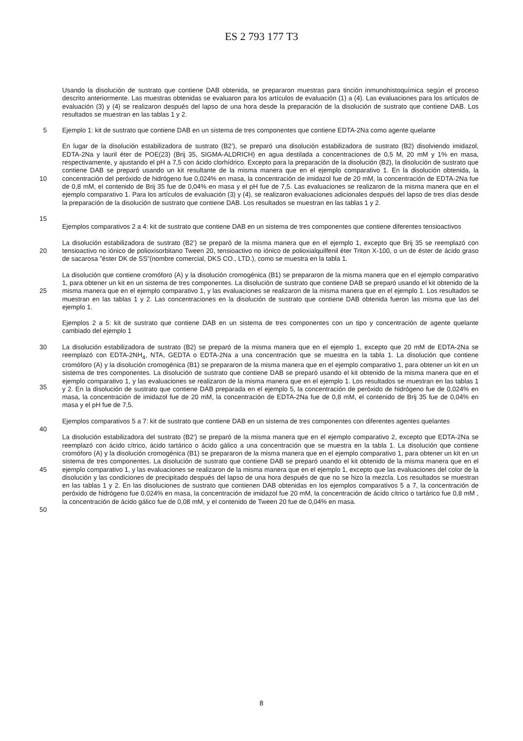ES 2 793 177 T3
Usando la disolución de sustrato que contiene DAB obtenida, se prepararon muestras para tinción inmunohistoquímica según el proceso descrito anteriormente. Las muestras obtenidas se evaluaron para los artículos de evaluación (1) a (4). Las evaluaciones para los artículos de evaluación (3) y (4) se realizaron después del lapso de una hora desde la preparación de la disolución de sustrato que contiene DAB. Los resultados se muestran en las tablas 1 y 2.
5 Ejemplo 1: kit de sustrato que contiene DAB en un sistema de tres componentes que contiene EDTA-2Na como agente quelante
10
15
En lugar de la disolución estabilizadora de sustrato (B2’), se preparó una disolución estabilizadora de sustrato (B2) disolviendo imidazol, EDTA-2Na y lauril éter de POE(23) (Brij 35, SIGMA-ALDRICH) en agua destilada a concentraciones de 0,5 M, 20 mM y 1% en masa, respectivamente, y ajustando el pH a 7,5 con ácido clorhídrico. Excepto para la preparación de la disolución (B2), la disolución de sustrato que contiene DAB se preparó usando un kit resultante de la misma manera que en el ejemplo comparativo 1. En la disolución obtenida, la concentración del peróxido de hidrógeno fue 0,024% en masa, la concentración de imidazol fue de 20 mM, la concentración de EDTA-2Na fue de 0,8 mM, el contenido de Brij 35 fue de 0,04% en masa y el pH fue de 7,5. Las evaluaciones se realizaron de la misma manera que en el ejemplo comparativo 1. Para los artículos de evaluación (3) y (4), se realizaron evaluaciones adicionales después del lapso de tres días desde la preparación de la disolución de sustrato que contiene DAB. Los resultados se muestran en las tablas 1 y 2.
Ejemplos comparativos 2 a 4: kit de sustrato que contiene DAB en un sistema de tres componentes que contiene diferentes tensioactivos
20 La disolución estabilizadora de sustrato (B2’) se preparó de la misma manera que en el ejemplo 1, excepto que Brij 35 se reemplazó con tensioactivo no iónico de polioxisorbitano Tween 20, tensioactivo no iónico de polioxialquilfenil éter Triton X-100, o un de éster de ácido graso de sacarosa "éster DK de SS"(nombre comercial, DKS CO., LTD.), como se muestra en la tabla 1.
25 La disolución que contiene cromóforo (A) y la disolución cromogénica (B1) se prepararon de la misma manera que en el ejemplo comparativo 1, para obtener un kit en un sistema de tres componentes. La disolución de sustrato que contiene DAB se preparó usando el kit obtenido de la misma manera que en el ejemplo comparativo 1, y las evaluaciones se realizaron de la misma manera que en el ejemplo 1. Los resultados se muestran en las tablas 1 y 2. Las concentraciones en la disolución de sustrato que contiene DAB obtenida fueron las misma que las del ejemplo 1.
Ejemplos 2 a 5: kit de sustrato que contiene DAB en un sistema de tres componentes con un tipo y concentración de agente quelante cambiado del ejemplo 1
30
35
La disolución estabilizadora de sustrato (B2) se preparó de la misma manera que en el ejemplo 1, excepto que 20 mM de EDTA-2Na se reemplazó con EDTA-2NH<sub>4</sub>, NTA, GEDTA o EDTA-2Na a una concentración que se muestra en la tabla 1. La disolución que contiene cromóforo (A) y la disolución cromogénica (B1) se prepararon de la misma manera que en el ejemplo comparativo 1, para obtener un kit en un sistema de tres componentes. La disolución de sustrato que contiene DAB se preparó usando el kit obtenido de la misma manera que en el ejemplo comparativo 1, y las evaluaciones se realizaron de la misma manera que en el ejemplo 1. Los resultados se muestran en las tablas 1 y 2. En la disolución de sustrato que contiene DAB preparada en el ejemplo 5, la concentración de peróxido de hidrógeno fue de 0,024% en masa, la concentración de imidazol fue de 20 mM, la concentración de EDTA-2Na fue de 0,8 mM, el contenido de Brij 35 fue de 0,04% en masa y el pH fue de 7,5.
40 Ejemplos comparativos 5 a 7: kit de sustrato que contiene DAB en un sistema de tres componentes con diferentes agentes quelantes
45
50
La disolución estabilizadora del sustrato (B2’) se preparó de la misma manera que en el ejemplo comparativo 2, excepto que EDTA-2Na se reemplazó con ácido cítrico, ácido tartárico o ácido gálico a una concentración que se muestra en la tabla 1. La disolución que contiene cromóforo (A) y la disolución cromogénica (B1) se prepararon de la misma manera que en el ejemplo comparativo 1, para obtener un kit en un sistema de tres componentes. La disolución de sustrato que contiene DAB se preparó usando el kit obtenido de la misma manera que en el ejemplo comparativo 1, y las evaluaciones se realizaron de la misma manera que en el ejemplo 1, excepto que las evaluaciones del color de la disolución y las condiciones de precipitado después del lapso de una hora después de que no se hizo la mezcla. Los resultados se muestran en las tablas 1 y 2. En las disoluciones de sustrato que contienen DAB obtenidas en los ejemplos comparativos 5 a 7, la concentración de peróxido de hidrógeno fue 0,024% en masa, la concentración de imidazol fue 20 mM, la concentración de ácido cítrico o tartárico fue 0,8 mM , la concentración de ácido gálico fue de 0,08 mM, y el contenido de Tween 20 fue de 0,04% en masa.
8